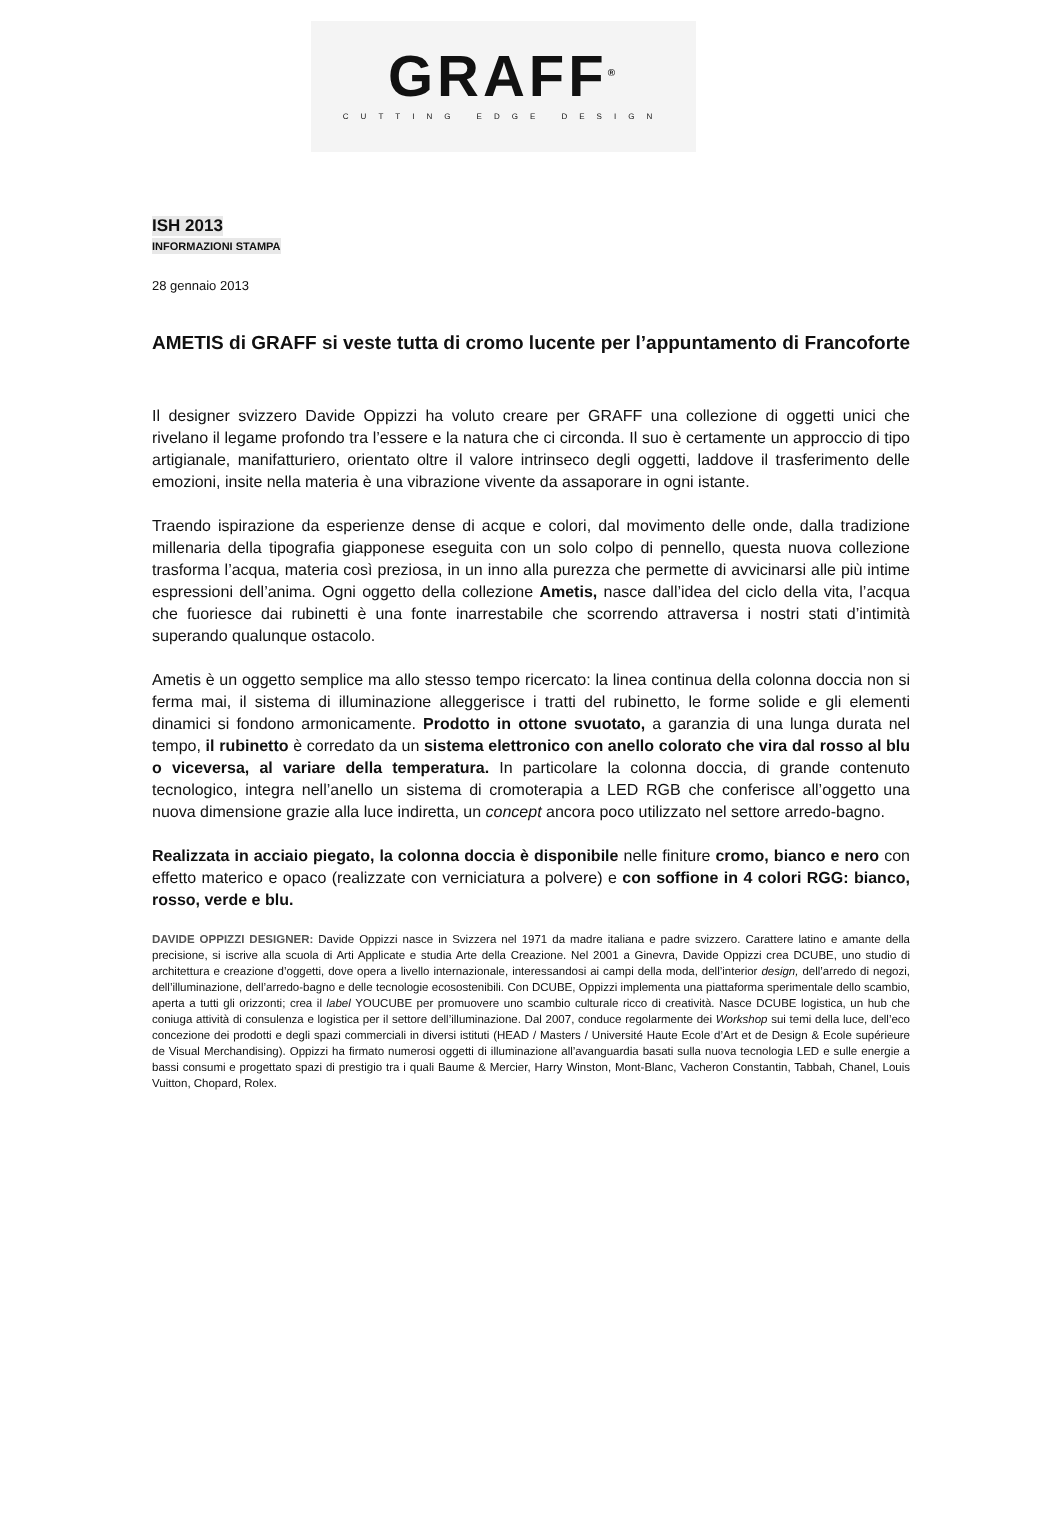GRAFF<sup>®</sup>
CUTTING EDGE DESIGN
ISH 2013
INFORMAZIONI STAMPA
28 gennaio 2013
AMETIS di GRAFF si veste tutta di cromo lucente per l’appuntamento di Francoforte
Il designer svizzero Davide Oppizzi ha voluto creare per GRAFF una collezione di oggetti unici che rivelano il legame profondo tra l’essere e la natura che ci circonda. Il suo è certamente un approccio di tipo artigianale, manifatturiero, orientato oltre il valore intrinseco degli oggetti, laddove il trasferimento delle emozioni, insite nella materia è una vibrazione vivente da assaporare in ogni istante.
Traendo ispirazione da esperienze dense di acque e colori, dal movimento delle onde, dalla tradizione millenaria della tipografia giapponese eseguita con un solo colpo di pennello, questa nuova collezione trasforma l’acqua, materia così preziosa, in un inno alla purezza che permette di avvicinarsi alle più intime espressioni dell’anima. Ogni oggetto della collezione Ametis, nasce dall’idea del ciclo della vita, l’acqua che fuoriesce dai rubinetti è una fonte inarrestabile che scorrendo attraversa i nostri stati d’intimità superando qualunque ostacolo.
Ametis è un oggetto semplice ma allo stesso tempo ricercato: la linea continua della colonna doccia non si ferma mai, il sistema di illuminazione alleggerisce i tratti del rubinetto, le forme solide e gli elementi dinamici si fondono armonicamente. Prodotto in ottone svuotato, a garanzia di una lunga durata nel tempo, il rubinetto è corredato da un sistema elettronico con anello colorato che vira dal rosso al blu o viceversa, al variare della temperatura. In particolare la colonna doccia, di grande contenuto tecnologico, integra nell’anello un sistema di cromoterapia a LED RGB che conferisce all’oggetto una nuova dimensione grazie alla luce indiretta, un concept ancora poco utilizzato nel settore arredo-bagno.
Realizzata in acciaio piegato, la colonna doccia è disponibile nelle finiture cromo, bianco e nero con effetto materico e opaco (realizzate con verniciatura a polvere) e con soffione in 4 colori RGG: bianco, rosso, verde e blu.
DAVIDE OPPIZZI DESIGNER: Davide Oppizzi nasce in Svizzera nel 1971 da madre italiana e padre svizzero. Carattere latino e amante della precisione, si iscrive alla scuola di Arti Applicate e studia Arte della Creazione. Nel 2001 a Ginevra, Davide Oppizzi crea DCUBE, uno studio di architettura e creazione d’oggetti, dove opera a livello internazionale, interessandosi ai campi della moda, dell’interior design, dell’arredo di negozi, dell’illuminazione, dell’arredo-bagno e delle tecnologie ecosostenibili. Con DCUBE, Oppizzi implementa una piattaforma sperimentale dello scambio, aperta a tutti gli orizzonti; crea il label YOUCUBE per promuovere uno scambio culturale ricco di creatività. Nasce DCUBE logistica, un hub che coniuga attività di consulenza e logistica per il settore dell’illuminazione. Dal 2007, conduce regolarmente dei Workshop sui temi della luce, dell’eco concezione dei prodotti e degli spazi commerciali in diversi istituti (HEAD / Masters / Université Haute Ecole d’Art et de Design & Ecole supérieure de Visual Merchandising). Oppizzi ha firmato numerosi oggetti di illuminazione all’avanguardia basati sulla nuova tecnologia LED e sulle energie a bassi consumi e progettato spazi di prestigio tra i quali Baume & Mercier, Harry Winston, Mont-Blanc, Vacheron Constantin, Tabbah, Chanel, Louis Vuitton, Chopard, Rolex.